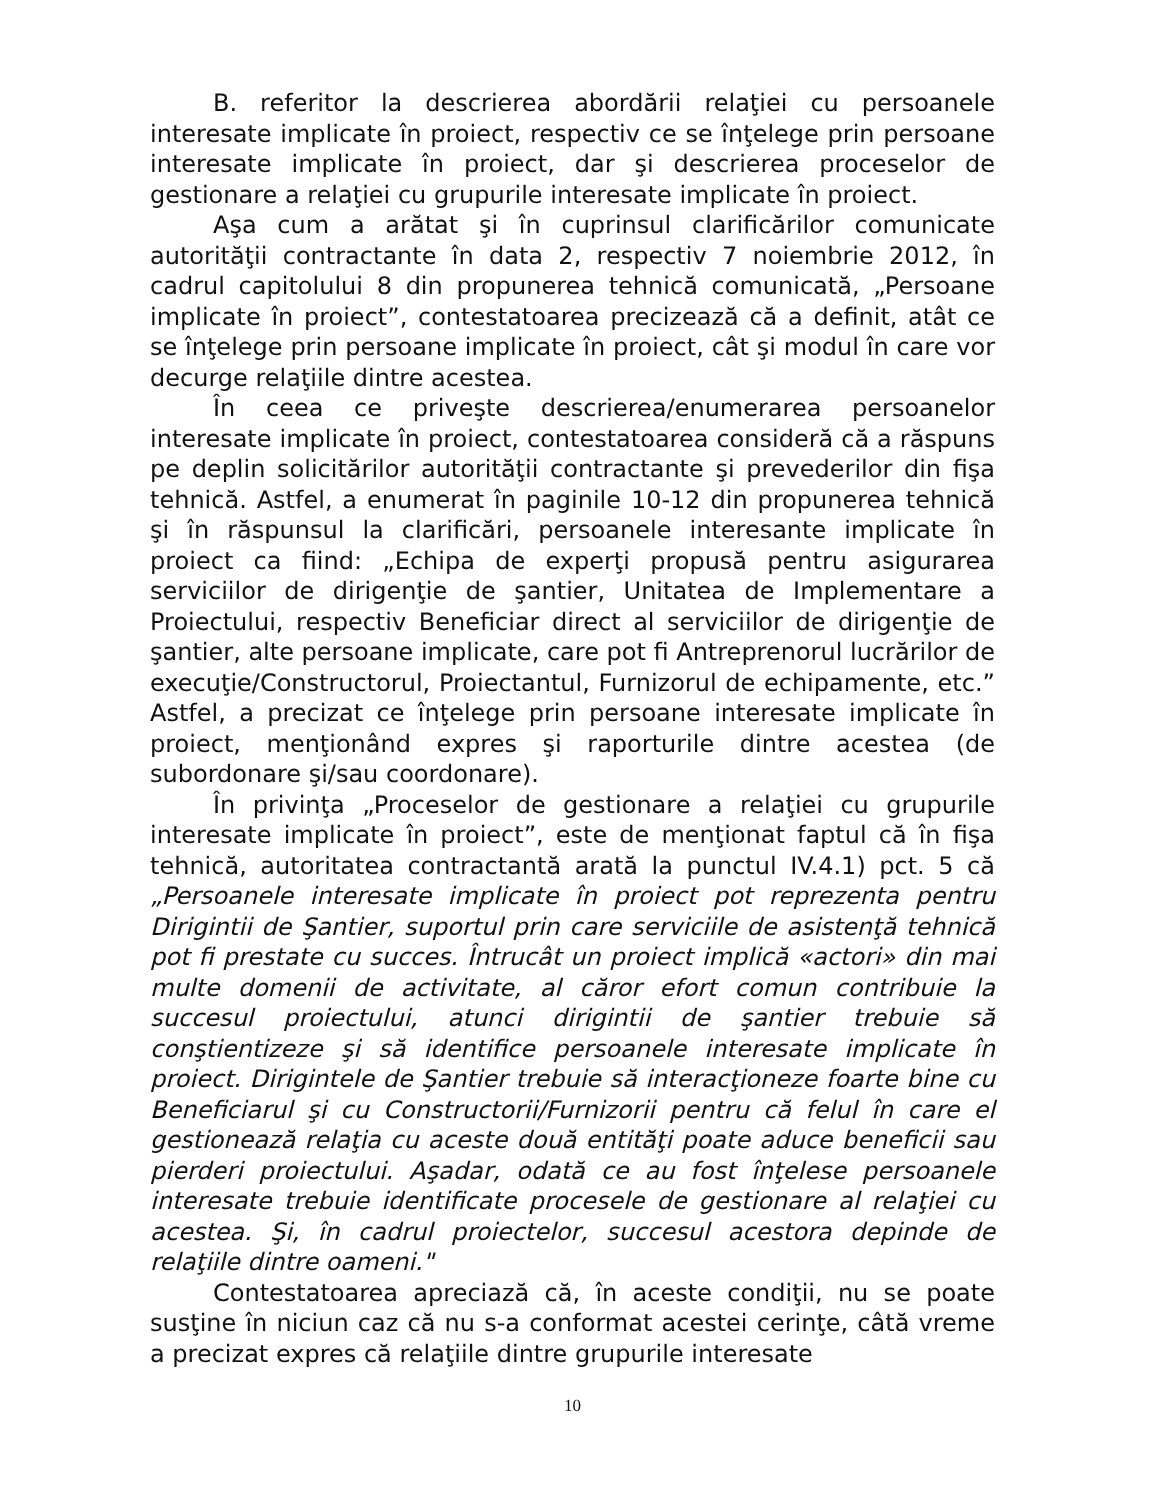B. referitor la descrierea abordării relaţiei cu persoanele interesate implicate în proiect, respectiv ce se înţelege prin persoane interesate implicate în proiect, dar şi descrierea proceselor de gestionare a relaţiei cu grupurile interesate implicate în proiect.
Aşa cum a arătat şi în cuprinsul clarificărilor comunicate autorităţii contractante în data 2, respectiv 7 noiembrie 2012, în cadrul capitolului 8 din propunerea tehnică comunicată, „Persoane implicate în proiect”, contestatoarea precizează că a definit, atât ce se înţelege prin persoane implicate în proiect, cât şi modul în care vor decurge relaţiile dintre acestea.
În ceea ce priveşte descrierea/enumerarea persoanelor interesate implicate în proiect, contestatoarea consideră că a răspuns pe deplin solicitărilor autorităţii contractante şi prevederilor din fişa tehnică. Astfel, a enumerat în paginile 10-12 din propunerea tehnică şi în răspunsul la clarificări, persoanele interesante implicate în proiect ca fiind: „Echipa de experţi propusă pentru asigurarea serviciilor de dirigenţie de şantier, Unitatea de Implementare a Proiectului, respectiv Beneficiar direct al serviciilor de dirigenţie de şantier, alte persoane implicate, care pot fi Antreprenorul lucrărilor de execuţie/Constructorul, Proiectantul, Furnizorul de echipamente, etc.” Astfel, a precizat ce înţelege prin persoane interesate implicate în proiect, menţionând expres şi raporturile dintre acestea (de subordonare şi/sau coordonare).
În privinţa „Proceselor de gestionare a relaţiei cu grupurile interesate implicate în proiect”, este de menţionat faptul că în fişa tehnică, autoritatea contractantă arată la punctul IV.4.1) pct. 5 că „Persoanele interesate implicate în proiect pot reprezenta pentru Dirigintii de Şantier, suportul prin care serviciile de asistenţă tehnică pot fi prestate cu succes. Întrucât un proiect implică «actori» din mai multe domenii de activitate, al căror efort comun contribuie la succesul proiectului, atunci dirigintii de şantier trebuie să conştientizeze şi să identifice persoanele interesate implicate în proiect. Dirigintele de Şantier trebuie să interacţioneze foarte bine cu Beneficiarul şi cu Constructorii/Furnizorii pentru că felul în care el gestionează relaţia cu aceste două entităţi poate aduce beneficii sau pierderi proiectului. Aşadar, odată ce au fost înţelese persoanele interesate trebuie identificate procesele de gestionare al relaţiei cu acestea. Şi, în cadrul proiectelor, succesul acestora depinde de relaţiile dintre oameni."
Contestatoarea apreciază că, în aceste condiţii, nu se poate susţine în niciun caz că nu s-a conformat acestei cerinţe, câtă vreme a precizat expres că relaţiile dintre grupurile interesate
10